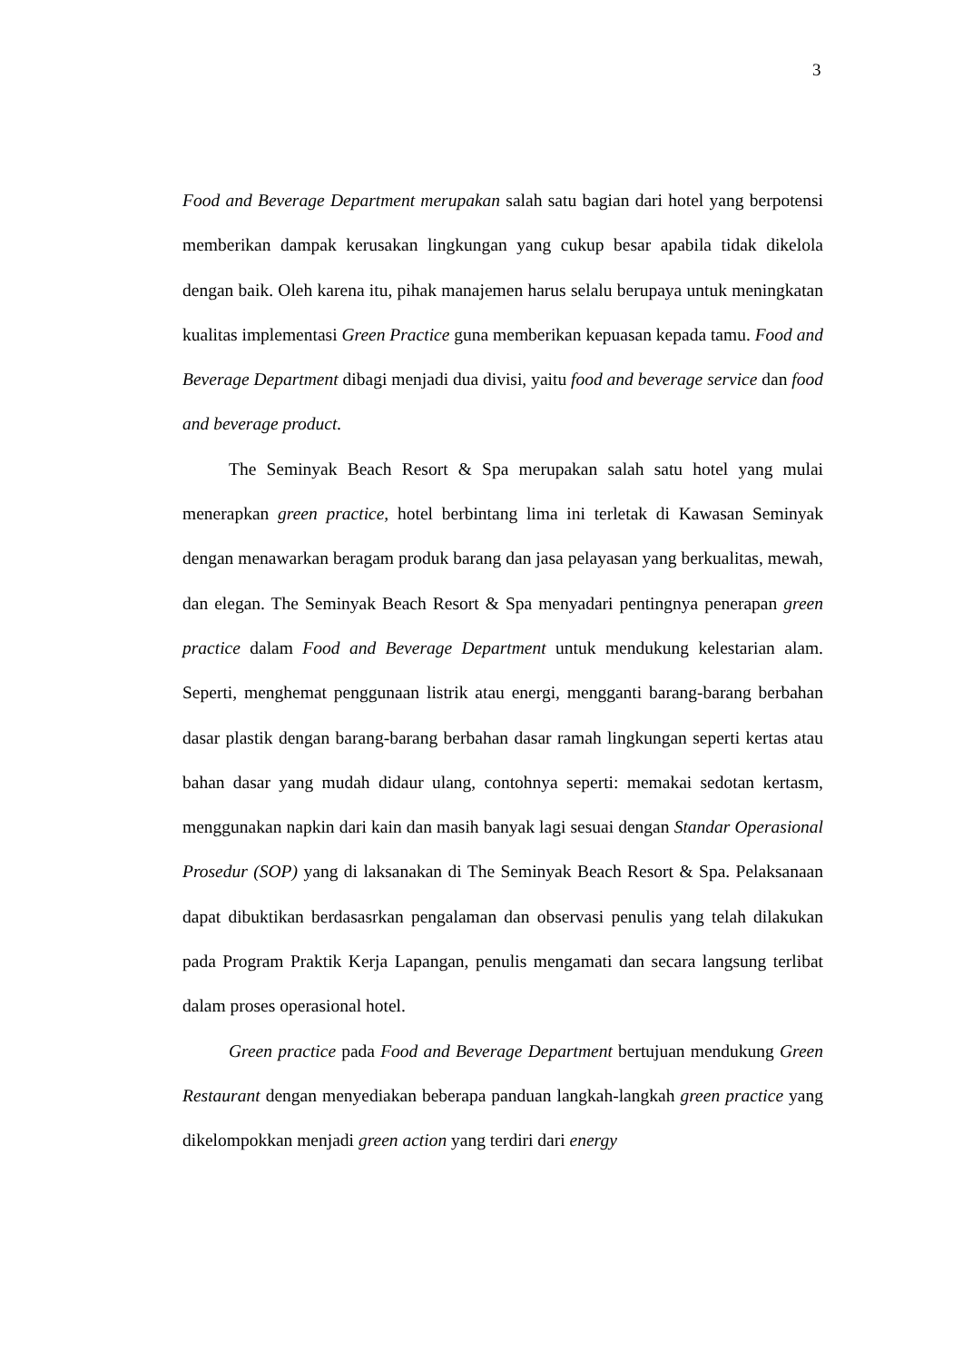3
Food and Beverage Department merupakan salah satu bagian dari hotel yang berpotensi memberikan dampak kerusakan lingkungan yang cukup besar apabila tidak dikelola dengan baik. Oleh karena itu, pihak manajemen harus selalu berupaya untuk meningkatan kualitas implementasi Green Practice guna memberikan kepuasan kepada tamu. Food and Beverage Department dibagi menjadi dua divisi, yaitu food and beverage service dan food and beverage product.
The Seminyak Beach Resort & Spa merupakan salah satu hotel yang mulai menerapkan green practice, hotel berbintang lima ini terletak di Kawasan Seminyak dengan menawarkan beragam produk barang dan jasa pelayasan yang berkualitas, mewah, dan elegan. The Seminyak Beach Resort & Spa menyadari pentingnya penerapan green practice dalam Food and Beverage Department untuk mendukung kelestarian alam. Seperti, menghemat penggunaan listrik atau energi, mengganti barang-barang berbahan dasar plastik dengan barang-barang berbahan dasar ramah lingkungan seperti kertas atau bahan dasar yang mudah didaur ulang, contohnya seperti: memakai sedotan kertasm, menggunakan napkin dari kain dan masih banyak lagi sesuai dengan Standar Operasional Prosedur (SOP) yang di laksanakan di The Seminyak Beach Resort & Spa. Pelaksanaan dapat dibuktikan berdasasrkan pengalaman dan observasi penulis yang telah dilakukan pada Program Praktik Kerja Lapangan, penulis mengamati dan secara langsung terlibat dalam proses operasional hotel.
Green practice pada Food and Beverage Department bertujuan mendukung Green Restaurant dengan menyediakan beberapa panduan langkah-langkah green practice yang dikelompokkan menjadi green action yang terdiri dari energy